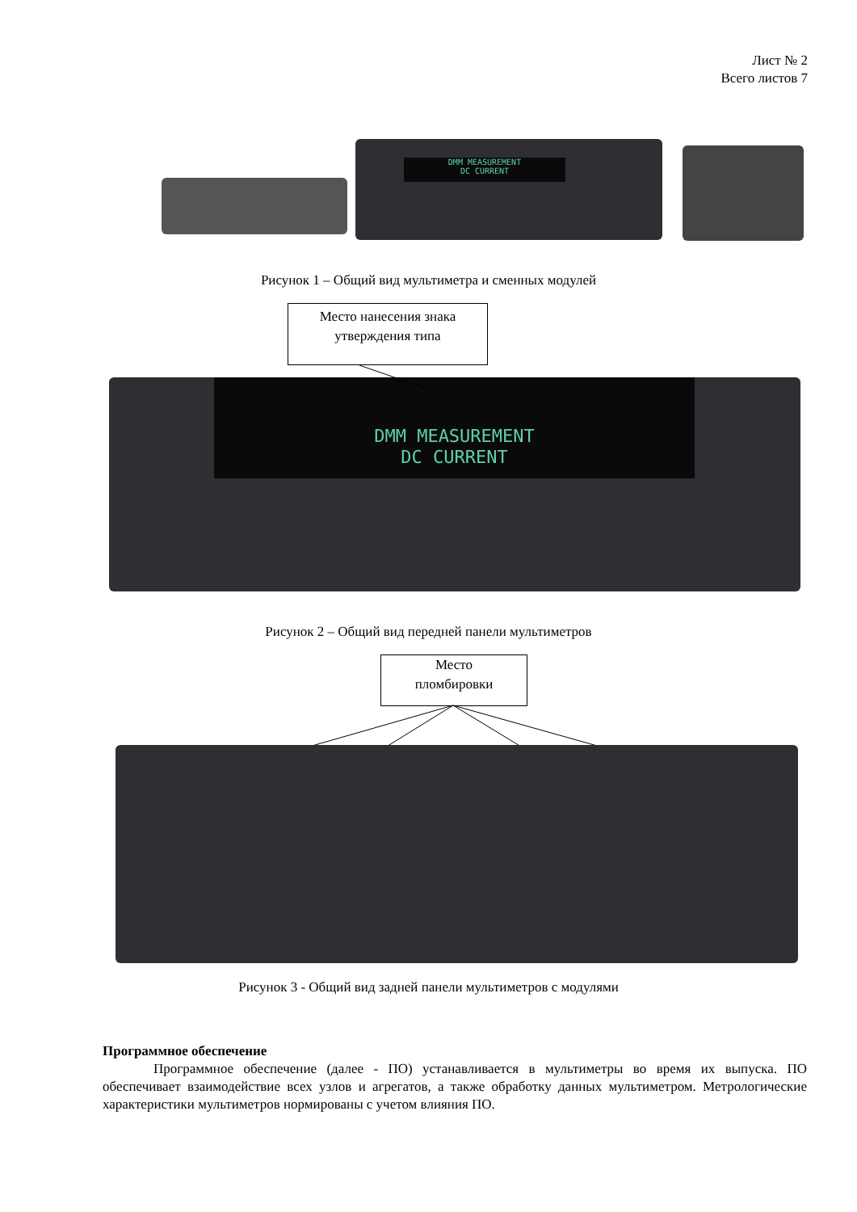Лист № 2
Всего листов 7
DMM MEASUREMENT
DC CURRENT
Рисунок 1 – Общий вид мультиметра и сменных модулей
Место нанесения знака
утверждения типа
DMM MEASUREMENT
DC CURRENT
Рисунок 2 – Общий вид передней панели мультиметров
Место
пломбировки
Рисунок 3 - Общий вид задней панели мультиметров с модулями
Программное обеспечение
Программное обеспечение (далее - ПО) устанавливается в мультиметры во время их выпуска. ПО обеспечивает взаимодействие всех узлов и агрегатов, а также обработку данных мультиметром. Метрологические характеристики мультиметров нормированы с учетом влияния ПО.